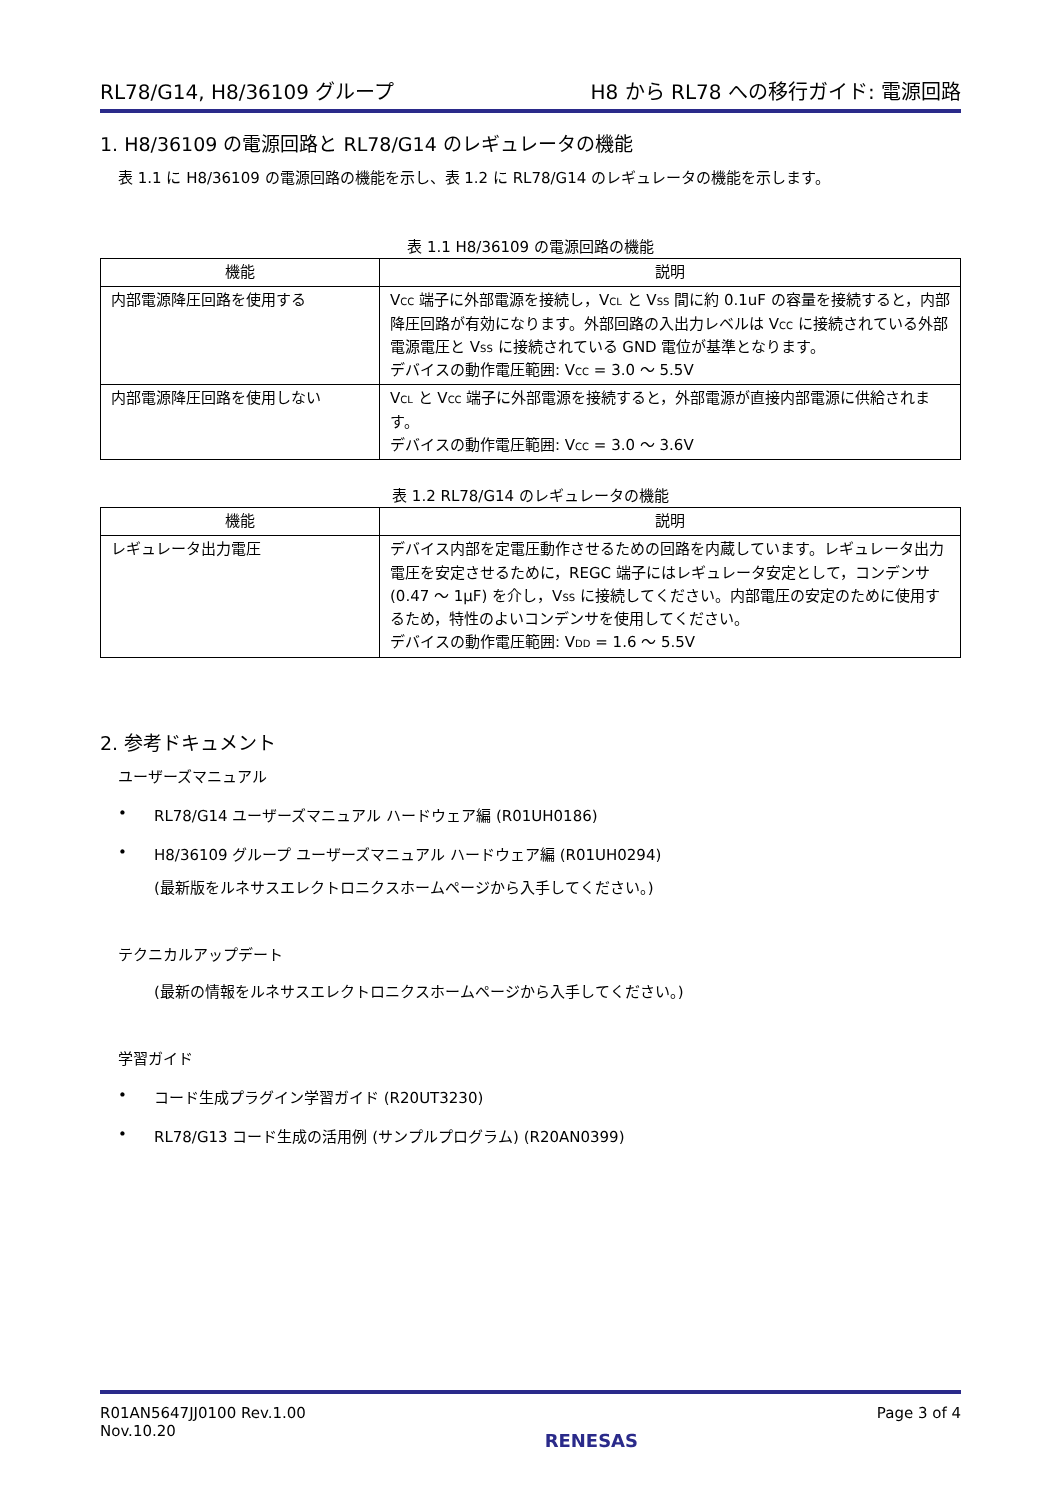RL78/G14, H8/36109 グループ H8 から RL78 への移行ガイド: 電源回路
1. H8/36109 の電源回路と RL78/G14 のレギュレータの機能
表 1.1 に H8/36109 の電源回路の機能を示し、表 1.2 に RL78/G14 のレギュレータの機能を示します。
表 1.1 H8/36109 の電源回路の機能
| 機能 | 説明 |
| --- | --- |
| 内部電源降圧回路を使用する | V<sub>CC</sub> 端子に外部電源を接続し，V<sub>CL</sub> と V<sub>SS</sub> 間に約 0.1uF の容量を接続すると，内部降圧回路が有効になります。外部回路の入出力レベルは V<sub>CC</sub> に接続されている外部電源電圧と V<sub>SS</sub> に接続されている GND 電位が基準となります。 デバイスの動作電圧範囲: V<sub>CC</sub> = 3.0 ～ 5.5V |
| 内部電源降圧回路を使用しない | V<sub>CL</sub> と V<sub>CC</sub> 端子に外部電源を接続すると，外部電源が直接内部電源に供給されます。 デバイスの動作電圧範囲: V<sub>CC</sub> = 3.0 ～ 3.6V |
表 1.2 RL78/G14 のレギュレータの機能
| 機能 | 説明 |
| --- | --- |
| レギュレータ出力電圧 | デバイス内部を定電圧動作させるための回路を内蔵しています。レギュレータ出力電圧を安定させるために，REGC 端子にはレギュレータ安定として，コンデンサ(0.47 ～ 1μF) を介し，V<sub>SS</sub> に接続してください。内部電圧の安定のために使用するため，特性のよいコンデンサを使用してください。 デバイスの動作電圧範囲: V<sub>DD</sub> = 1.6 ～ 5.5V |
2. 参考ドキュメント
ユーザーズマニュアル
• RL78/G14 ユーザーズマニュアル ハードウェア編 (R01UH0186)
• H8/36109 グループ ユーザーズマニュアル ハードウェア編 (R01UH0294)
(最新版をルネサスエレクトロニクスホームページから入手してください。)
テクニカルアップデート
(最新の情報をルネサスエレクトロニクスホームページから入手してください。)
学習ガイド
• コード生成プラグイン学習ガイド (R20UT3230)
• RL78/G13 コード生成の活用例 (サンプルプログラム) (R20AN0399)
R01AN5647JJ0100 Rev.1.00
Nov.10.20
RENESAS
Page 3 of 4